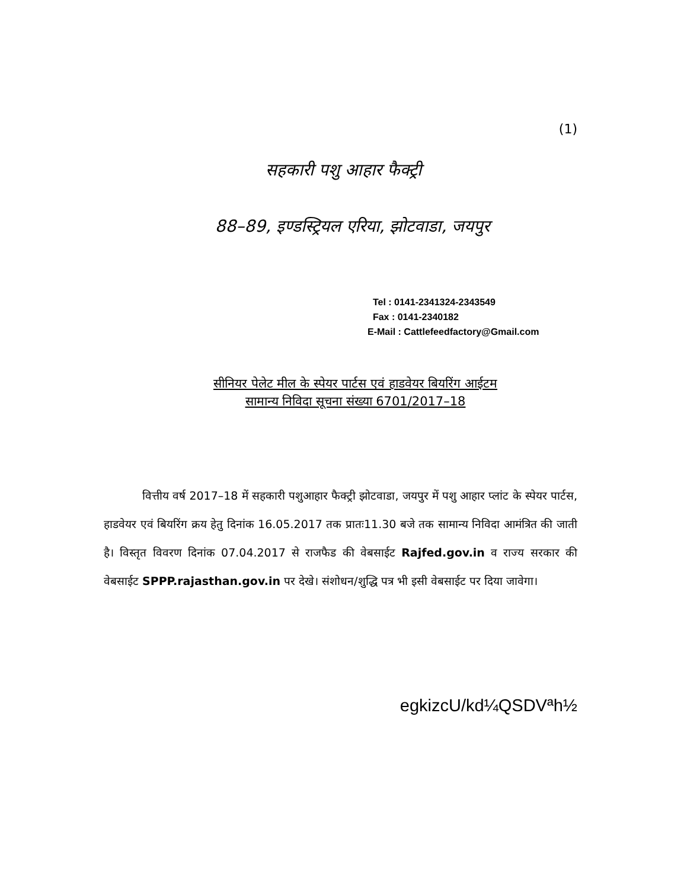(1)
सहकारी पशु आहार फैक्ट्री
88–89, इण्डस्ट्रियल एरिया, झोटवाडा, जयपुर
Tel : 0141-2341324-2343549
Fax : 0141-2340182
E-Mail : Cattlefeedfactory@Gmail.com
सीनियर पेलेट मील के स्पेयर पार्टस एवं हाडवेयर बियरिंग आईटम
सामान्य निविदा सूचना संख्या 6701/2017–18
वित्तीय वर्ष 2017–18 में सहकारी पशुआहार फैक्ट्री झोटवाडा, जयपुर में पशु आहार प्लांट के स्पेयर पार्टस, हाडवेयर एवं बियरिंग क्रय हेतु दिनांक 16.05.2017 तक प्रातः11.30 बजे तक सामान्य निविदा आमंत्रित की जाती है। विस्तृत विवरण दिनांक 07.04.2017 से राजफैड की वेबसाईट Rajfed.gov.in व राज्य सरकार की वेबसाईट SPPP.rajasthan.gov.in पर देखे। संशोधन/शुद्धि पत्र भी इसी वेबसाईट पर दिया जावेगा।
egkizcU/kd¼QSDVªh½